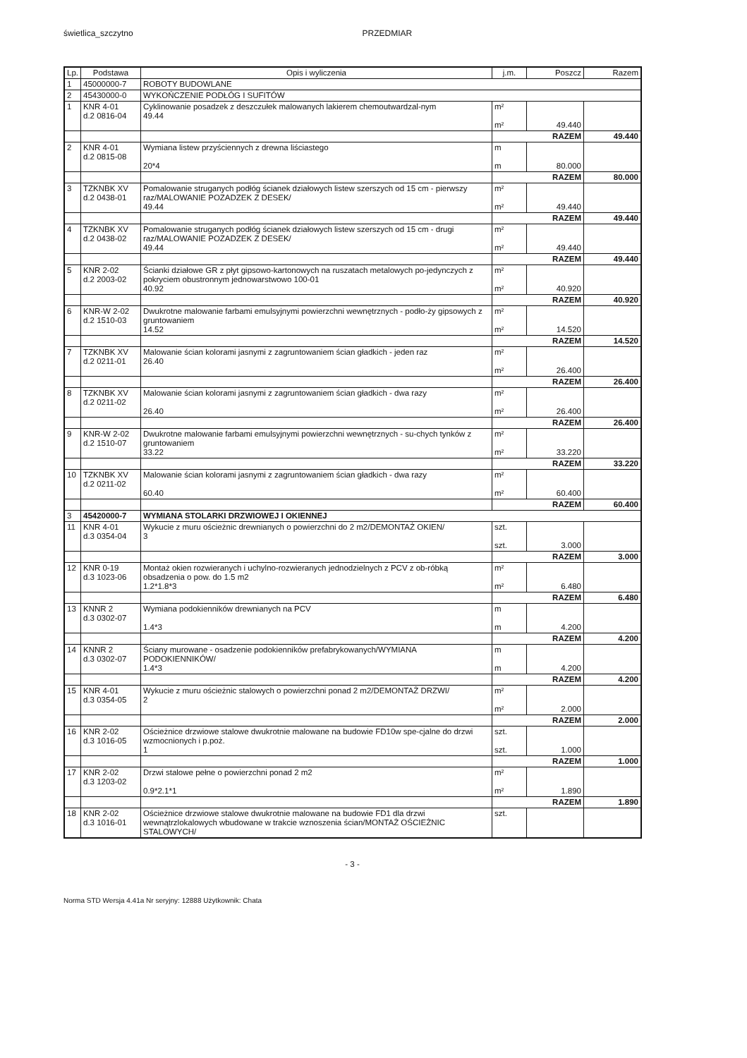świetlica_szczytno PRZEDMIAR
| Lp. | Podstawa | Opis i wyliczenia | j.m. | Poszcz | Razem |
| --- | --- | --- | --- | --- | --- |
| 1 | 45000000-7 | ROBOTY BUDOWLANE | | | |
| 2 | 45430000-0 | WYKOŃCZENIE PODŁÓG I SUFITÓW | | | |
| 1 | KNR 4-01 d.2 0816-04 | Cyklinowanie posadzek z deszczułek malowanych lakierem chemoutwardzal-nym 49.44 | m² m² | 49.440 | |
| | | | RAZEM | | 49.440 |
| 2 | KNR 4-01 d.2 0815-08 | Wymiana listew przyściennych z drewna liściastego 20*4 | m m | 80.000 | |
| | | | RAZEM | | 80.000 |
| 3 | TZKNBK XV d.2 0438-01 | Pomalowanie struganych podłóg ścianek działowych listew szerszych od 15 cm - pierwszy raz/MALOWANIE POZADZEK Z DESEK/ 49.44 | m² m² | 49.440 | |
| | | | RAZEM | | 49.440 |
| 4 | TZKNBK XV d.2 0438-02 | Pomalowanie struganych podłóg ścianek działowych listew szerszych od 15 cm - drugi raz/MALOWANIE POZADZEK Z DESEK/ 49.44 | m² m² | 49.440 | |
| | | | RAZEM | | 49.440 |
| 5 | KNR 2-02 d.2 2003-02 | Ścianki działowe GR z płyt gipsowo-kartonowych na ruszatach metalowych po-jedynczych z pokryciem obustronnym jednowarstwowo 100-01 40.92 | m² m² | 40.920 | |
| | | | RAZEM | | 40.920 |
| 6 | KNR-W 2-02 d.2 1510-03 | Dwukrotne malowanie farbami emulsyjnymi powierzchni wewnętrznych - podło-ży gipsowych z gruntowaniem 14.52 | m² m² | 14.520 | |
| | | | RAZEM | | 14.520 |
| 7 | TZKNBK XV d.2 0211-01 | Malowanie ścian kolorami jasnymi z zagruntowaniem ścian gładkich - jeden raz 26.40 | m² m² | 26.400 | |
| | | | RAZEM | | 26.400 |
| 8 | TZKNBK XV d.2 0211-02 | Malowanie ścian kolorami jasnymi z zagruntowaniem ścian gładkich - dwa razy 26.40 | m² m² | 26.400 | |
| | | | RAZEM | | 26.400 |
| 9 | KNR-W 2-02 d.2 1510-07 | Dwukrotne malowanie farbami emulsyjnymi powierzchni wewnętrznych - su-chych tynków z gruntowaniem 33.22 | m² m² | 33.220 | |
| | | | RAZEM | | 33.220 |
| 10 | TZKNBK XV d.2 0211-02 | Malowanie ścian kolorami jasnymi z zagruntowaniem ścian gładkich - dwa razy 60.40 | m² m² | 60.400 | |
| | | | RAZEM | | 60.400 |
| 3 | 45420000-7 | WYMIANA STOLARKI DRZWIOWEJ I OKIENNEJ | | | |
| 11 | KNR 4-01 d.3 0354-04 | Wykucie z muru ościeżnic drewnianych o powierzchni do 2 m2/DEMONTAŻ OKIEN/ 3 | szt. szt. | 3.000 | |
| | | | RAZEM | | 3.000 |
| 12 | KNR 0-19 d.3 1023-06 | Montaż okien rozwieranych i uchylno-rozwieranych jednodzielnych z PCV z ob-róbką obsadzenia o pow. do 1.5 m2 1.2*1.8*3 | m² m² | 6.480 | |
| | | | RAZEM | | 6.480 |
| 13 | KNNR 2 d.3 0302-07 | Wymiana podokienników drewnianych na PCV 1.4*3 | m m | 4.200 | |
| | | | RAZEM | | 4.200 |
| 14 | KNNR 2 d.3 0302-07 | Ściany murowane - osadzenie podokienników prefabrykowanych/WYMIANA PODOKIENNIKÓW/ 1.4*3 | m m | 4.200 | |
| | | | RAZEM | | 4.200 |
| 15 | KNR 4-01 d.3 0354-05 | Wykucie z muru ościeżnic stalowych o powierzchni ponad 2 m2/DEMONTAŻ DRZWI/ 2 | m² m² | 2.000 | |
| | | | RAZEM | | 2.000 |
| 16 | KNR 2-02 d.3 1016-05 | Ościeżnice drzwiowe stalowe dwukrotnie malowane na budowie FD10w spe-cjalne do drzwi wzmocnionych i p.poż. 1 | szt. szt. | 1.000 | |
| | | | RAZEM | | 1.000 |
| 17 | KNR 2-02 d.3 1203-02 | Drzwi stalowe pełne o powierzchni ponad 2 m2 0.9*2.1*1 | m² m² | 1.890 | |
| | | | RAZEM | | 1.890 |
| 18 | KNR 2-02 d.3 1016-01 | Ościeżnice drzwiowe stalowe dwukrotnie malowane na budowie FD1 dla drzwi wewnątrzlokalowych wbudowane w trakcie wznoszenia ścian/MONTAŻ OŚCIEŻNIC STALOWYCH/ | szt. | | |
- 3 -
Norma STD Wersja 4.41a Nr seryjny: 12888 Użytkownik: Chata